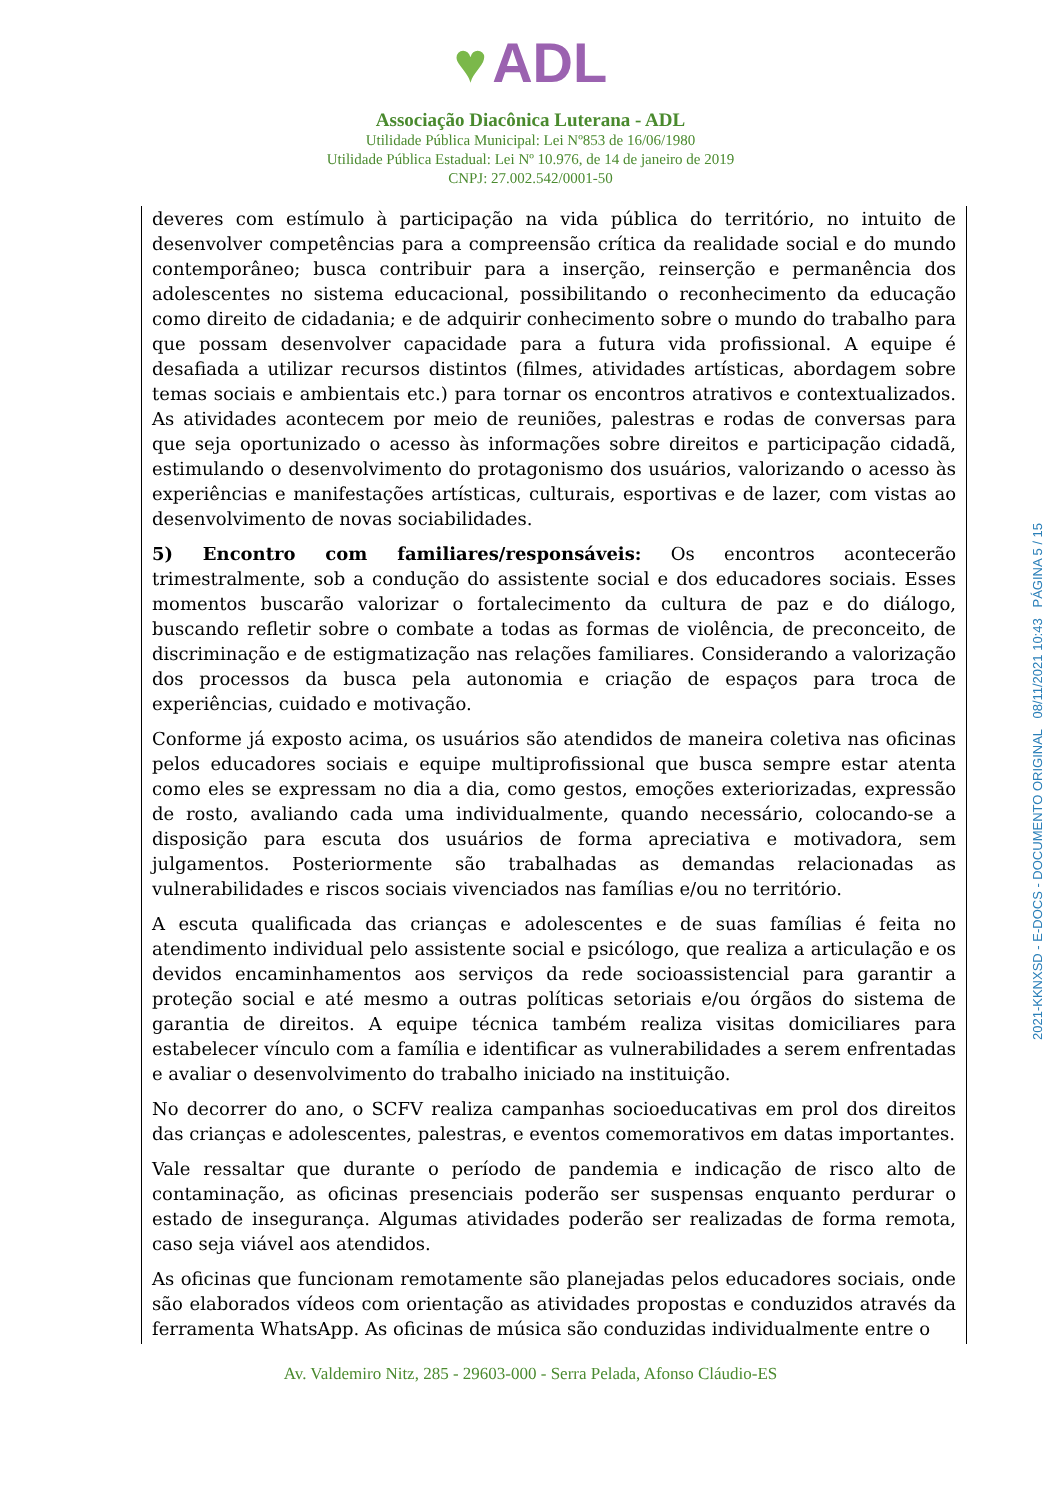♥ ADL
Associação Diacônica Luterana - ADL
Utilidade Pública Municipal: Lei Nº853 de 16/06/1980
Utilidade Pública Estadual: Lei Nº 10.976, de 14 de janeiro de 2019
CNPJ: 27.002.542/0001-50
deveres com estímulo à participação na vida pública do território, no intuito de desenvolver competências para a compreensão crítica da realidade social e do mundo contemporâneo; busca contribuir para a inserção, reinserção e permanência dos adolescentes no sistema educacional, possibilitando o reconhecimento da educação como direito de cidadania; e de adquirir conhecimento sobre o mundo do trabalho para que possam desenvolver capacidade para a futura vida profissional. A equipe é desafiada a utilizar recursos distintos (filmes, atividades artísticas, abordagem sobre temas sociais e ambientais etc.) para tornar os encontros atrativos e contextualizados. As atividades acontecem por meio de reuniões, palestras e rodas de conversas para que seja oportunizado o acesso às informações sobre direitos e participação cidadã, estimulando o desenvolvimento do protagonismo dos usuários, valorizando o acesso às experiências e manifestações artísticas, culturais, esportivas e de lazer, com vistas ao desenvolvimento de novas sociabilidades.
5) Encontro com familiares/responsáveis: Os encontros acontecerão trimestralmente, sob a condução do assistente social e dos educadores sociais. Esses momentos buscarão valorizar o fortalecimento da cultura de paz e do diálogo, buscando refletir sobre o combate a todas as formas de violência, de preconceito, de discriminação e de estigmatização nas relações familiares. Considerando a valorização dos processos da busca pela autonomia e criação de espaços para troca de experiências, cuidado e motivação.
Conforme já exposto acima, os usuários são atendidos de maneira coletiva nas oficinas pelos educadores sociais e equipe multiprofissional que busca sempre estar atenta como eles se expressam no dia a dia, como gestos, emoções exteriorizadas, expressão de rosto, avaliando cada uma individualmente, quando necessário, colocando-se a disposição para escuta dos usuários de forma apreciativa e motivadora, sem julgamentos. Posteriormente são trabalhadas as demandas relacionadas as vulnerabilidades e riscos sociais vivenciados nas famílias e/ou no território.
A escuta qualificada das crianças e adolescentes e de suas famílias é feita no atendimento individual pelo assistente social e psicólogo, que realiza a articulação e os devidos encaminhamentos aos serviços da rede socioassistencial para garantir a proteção social e até mesmo a outras políticas setoriais e/ou órgãos do sistema de garantia de direitos. A equipe técnica também realiza visitas domiciliares para estabelecer vínculo com a família e identificar as vulnerabilidades a serem enfrentadas e avaliar o desenvolvimento do trabalho iniciado na instituição.
No decorrer do ano, o SCFV realiza campanhas socioeducativas em prol dos direitos das crianças e adolescentes, palestras, e eventos comemorativos em datas importantes.
Vale ressaltar que durante o período de pandemia e indicação de risco alto de contaminação, as oficinas presenciais poderão ser suspensas enquanto perdurar o estado de insegurança. Algumas atividades poderão ser realizadas de forma remota, caso seja viável aos atendidos.
As oficinas que funcionam remotamente são planejadas pelos educadores sociais, onde são elaborados vídeos com orientação as atividades propostas e conduzidos através da ferramenta WhatsApp. As oficinas de música são conduzidas individualmente entre o
Av. Valdemiro Nitz, 285 - 29603-000 - Serra Pelada, Afonso Cláudio-ES
2021-KKNXSD - E-DOCS - DOCUMENTO ORIGINAL 08/11/2021 10:43 PÁGINA 5 / 15